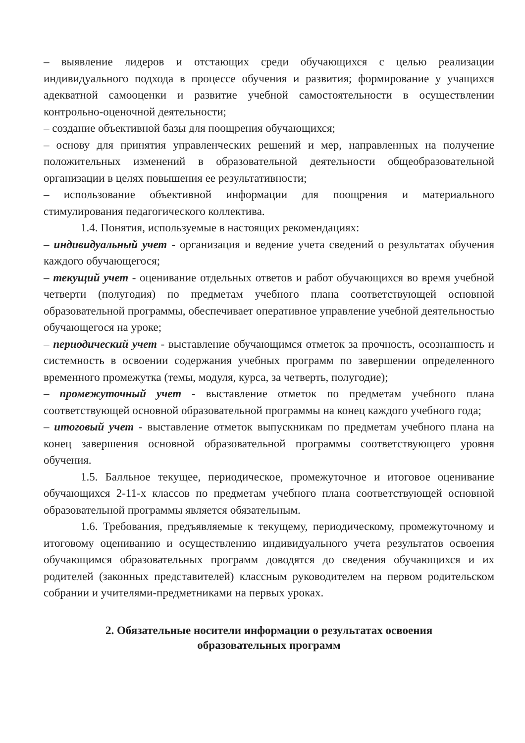– выявление лидеров и отстающих среди обучающихся с целью реализации индивидуального подхода в процессе обучения и развития; формирование у учащихся адекватной самооценки и развитие учебной самостоятельности в осуществлении контрольно-оценочной деятельности;
– создание объективной базы для поощрения обучающихся;
– основу для принятия управленческих решений и мер, направленных на получение положительных изменений в образовательной деятельности общеобразовательной организации в целях повышения ее результативности;
– использование объективной информации для поощрения и материального стимулирования педагогического коллектива.
1.4. Понятия, используемые в настоящих рекомендациях:
– индивидуальный учет - организация и ведение учета сведений о результатах обучения каждого обучающегося;
– текущий учет - оценивание отдельных ответов и работ обучающихся во время учебной четверти (полугодия) по предметам учебного плана соответствующей основной образовательной программы, обеспечивает оперативное управление учебной деятельностью обучающегося на уроке;
– периодический учет - выставление обучающимся отметок за прочность, осознанность и системность в освоении содержания учебных программ по завершении определенного временного промежутка (темы, модуля, курса, за четверть, полугодие);
– промежуточный учет - выставление отметок по предметам учебного плана соответствующей основной образовательной программы на конец каждого учебного года;
– итоговый учет - выставление отметок выпускникам по предметам учебного плана на конец завершения основной образовательной программы соответствующего уровня обучения.
1.5. Балльное текущее, периодическое, промежуточное и итоговое оценивание обучающихся 2-11-х классов по предметам учебного плана соответствующей основной образовательной программы является обязательным.
1.6. Требования, предъявляемые к текущему, периодическому, промежуточному и итоговому оцениванию и осуществлению индивидуального учета результатов освоения обучающимся образовательных программ доводятся до сведения обучающихся и их родителей (законных представителей) классным руководителем на первом родительском собрании и учителями-предметниками на первых уроках.
2. Обязательные носители информации о результатах освоения
образовательных программ